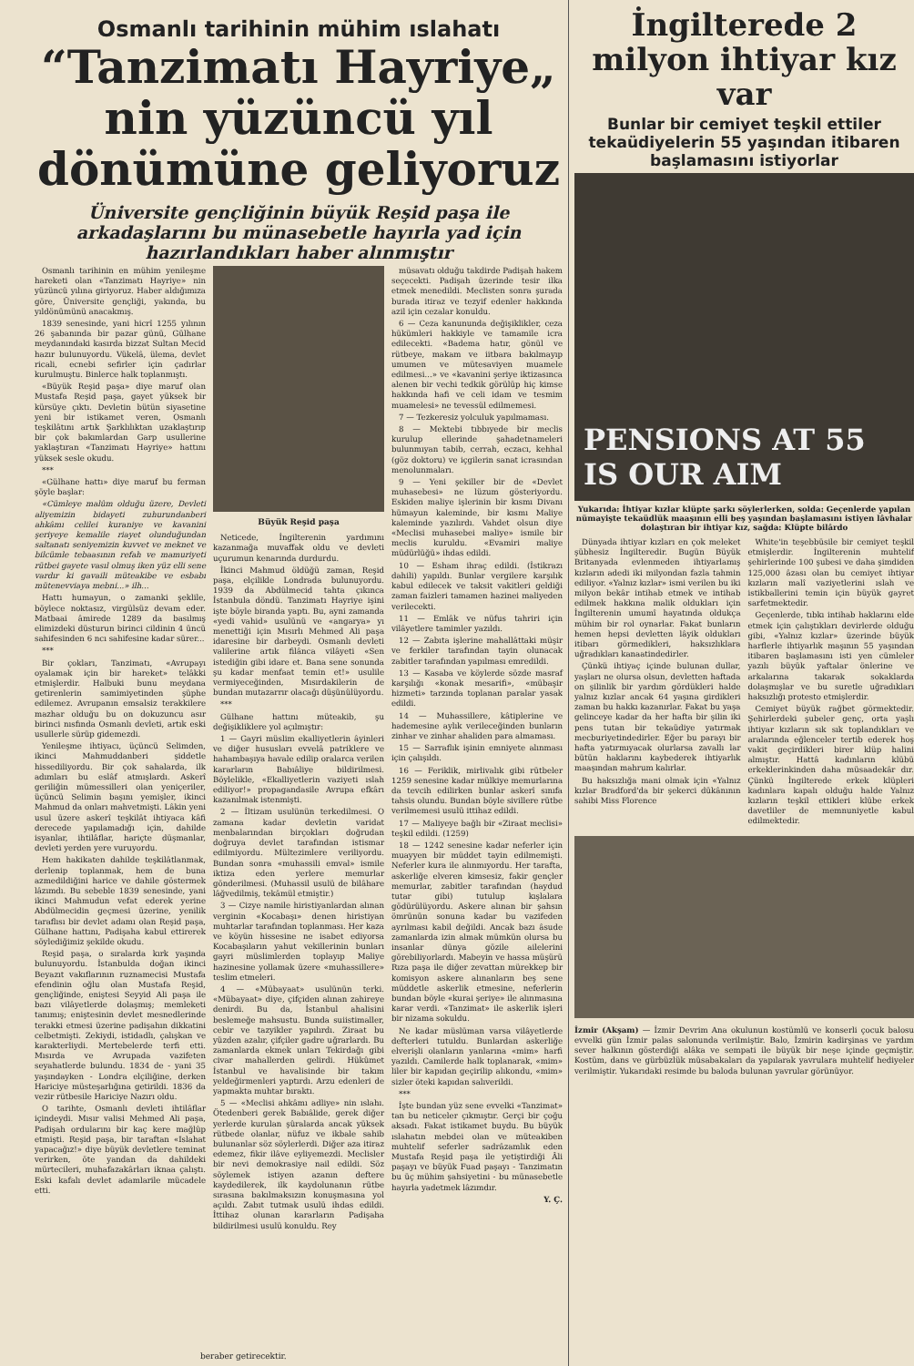Osmanlı tarihinin mühim ıslahatı
“Tanzimatı Hayriye„ nin yüzüncü yıl dönümüne geliyoruz
Üniversite gençliğinin büyük Reşid paşa ile arkadaşlarını bu münasebetle hayırla yad için hazırlandıkları haber alınmıştır
Osmanlı tarihinin en mühim yenileşme hareketi olan «Tanzimatı Hayriye» nin yüzüncü yılına giriyoruz. Haber aldığımıza göre, Üniversite gençliği, yakında, bu yıldönümünü anacakmış.
1839 senesinde, yani hicrî 1255 yılının 26 şabanında bir pazar günü, Gülhane meydanındaki kasırda bizzat Sultan Mecid hazır bulunuyordu. Vükelâ, ülema, devlet ricali, ecnebi sefirler için çadırlar kurulmuştu. Binlerce halk toplanmıştı.
«Büyük Reşid paşa» diye maruf olan Mustafa Reşid paşa, gayet yüksek bir kürsüye çıktı. Devletin bütün siyasetine yeni bir istikamet veren, Osmanlı teşkilâtını artık Şarklılıktan uzaklaştırıp bir çok bakımlardan Garp usullerine yaklaştıran «Tanzimatı Hayriye» hattını yüksek sesle okudu.
***
«Gülhane hattı» diye maruf bu ferman şöyle başlar:
«Cümleye malûm olduğu üzere, Devleti aliyemizin bidayeti zuhurundanberi ahkâmı celilei kuraniye ve kavanini şeriyeye kemalile riayet olunduğundan saltanatı seniyemizin kuvvet ve meknet ve bilcümle tebaasının refah ve mamuriyeti rütbei gayete vasıl olmuş iken yüz elli sene vardır ki gavaili müteakibe ve esbabı mütenevviaya mebni...» ilh...
Hattı humayun, o zamanki şeklile, böylece noktasız, virgülsüz devam eder. Matbaai âmirede 1289 da basılmış elimizdeki düsturun birinci cildinin 4 üncü sahifesinden 6 ncı sahifesine kadar sürer...
***
Bir çokları, Tanzimatı, «Avrupayı oyalamak için bir hareket» telâkki etmişlerdir. Halbuki bunu meydana getirenlerin samimiyetinden şüphe edilemez. Avrupanın emsalsiz terakkilere mazhar olduğu bu on dokuzuncu asır birinci nısfında Osmanlı devleti, artık eski usullerle sürüp gidemezdi.
Yenileşme ihtiyacı, üçüncü Selimden, ikinci Mahmuddanberi şiddetle hissediliyordu. Bir çok sahalarda, ilk adımları bu eslâf atmışlardı. Askerî geriliğin mümessilleri olan yeniçeriler, üçüncü Selimin başını yemişler, ikinci Mahmud da onları mahvetmişti. Lâkin yeni usul üzere askerî teşkilât ihtiyaca kâfi derecede yapılamadığı için, dahilde isyanlar, ihtilâflar, hariçte düşmanlar, devleti yerden yere vuruyordu.
Hem hakikaten dahilde teşkilâtlanmak, derlenip toplanmak, hem de buna azmedildiğini harice ve dahile göstermek lâzımdı. Bu sebeble 1839 senesinde, yani ikinci Mahmudun vefat ederek yerine Abdülmecidin geçmesi üzerine, yenilik taraflısı bir devlet adamı olan Reşid paşa, Gülhane hattını, Padişaha kabul ettirerek söylediğimiz şekilde okudu.
Reşid paşa, o sıralarda kırk yaşında bulunuyordu. İstanbulda doğan ikinci Beyazıt vakıflarının ruznamecisi Mustafa efendinin oğlu olan Mustafa Reşid, gençliğinde, eniştesi Seyyid Ali paşa ile bazı vilâyetlerde dolaşmış; memleketi tanımış; eniştesinin devlet mesnedlerinde terakki etmesi üzerine padişahın dikkatini celbetmişti. Zekiydi, istidadlı, çalışkan ve karakterliydi. Mertebelerde terfi etti. Mısırda ve Avrupada vazifeten seyahatlerde bulundu. 1834 de - yani 35 yaşındayken - Londra elçiliğine, derken Hariciye müsteşarlığına getirildi. 1836 da vezir rütbesile Hariciye Nazırı oldu.
O tarihte, Osmanlı devleti ihtilâflar içindeydi. Mısır valisi Mehmed Ali paşa, Padişah ordularını bir kaç kere mağlûp etmişti. Reşid paşa, bir taraftan «Islahat yapacağız!» diye büyük devletlere teminat verirken, öte yandan da dahildeki mürtecileri, muhafazakârları iknaa çalıştı. Eski kafalı devlet adamlarile mücadele etti.
Büyük Reşid paşa
Neticede, İngilterenin yardımını kazanmağa muvaffak oldu ve devleti uçurumun kenarında durdurdu.
İkinci Mahmud öldüğü zaman, Reşid paşa, elçilikle Londrada bulunuyordu. 1939 da Abdülmecid tahta çıkınca İstanbula döndü. Tanzimatı Hayriye işini işte böyle biranda yaptı. Bu, ayni zamanda «yedi vahid» usulünü ve «angarya» yı menettiği için Mısırlı Mehmed Ali paşa idaresine bir darbeydi. Osmanlı devleti valilerine artık filânca vilâyeti «Sen istediğin gibi idare et. Bana sene sonunda şu kadar menfaat temin et!» usulile vermiyeceğinden, Mısırdakilerin de bundan mutazarrır olacağı düşünülüyordu.
***
Gülhane hattını müteakib, şu değişikliklere yol açılmıştır:
1 — Gayri müslim ekalliyetlerin âyinleri ve diğer hususları evvelâ patriklere ve hahambaşıya havale edilip oralarca verilen kararların Babıâliye bildirilmesi. Böylelikle, «Ekalliyetlerin vaziyeti ıslah ediliyor!» propagandasile Avrupa efkârı kazanılmak istenmişti.
2 — İltizam usulünün terkedilmesi. O zamana kadar devletin varidat menbalarından birçokları doğrudan doğruya devlet tarafından istismar edilmiyordu. Mültezimlere veriliyordu. Bundan sonra «muhassili emval» ismile iktiza eden yerlere memurlar gönderilmesi. (Muhassil usulü de bilâhare lâğvedilmiş, tekâmül etmiştir.)
3 — Cizye namile hiristiyanlardan alınan verginin «Kocabaşı» denen hiristiyan muhtarlar tarafından toplanması. Her kaza ve köyün hissesine ne isabet ediyorsa Kocabaşıların yahut vekillerinin bunları gayri müslimlerden toplayıp Maliye hazinesine yollamak üzere «muhassillere» teslim etmeleri.
4 — «Mübayaat» usulünün terki. «Mübayaat» diye, çifçiden alınan zahireye denirdi. Bu da, İstanbul ahalisini beslemeğe mahsustu. Bunda suiistimaller, cebir ve tazyikler yapılırdı. Ziraat bu yüzden azalır, çifçiler gadre uğrarlardı. Bu zamanlarda ekmek unları Tekirdağı gibi civar mahallerden gelirdi. Hükûmet İstanbul ve havalisinde bir takım yeldeğirmenleri yaptırdı. Arzu edenleri de yapmakta muhtar bıraktı.
5 — «Meclisi ahkâmı adliye» nin ıslahı. Ötedenberi gerek Babıâlide, gerek diğer yerlerde kurulan şûralarda ancak yüksek rütbede olanlar, nüfuz ve ikbale sahib bulunanlar söz söylerlerdi. Diğer aza itiraz edemez, fikir ilâve eyliyemezdi. Meclisler bir nevi demokrasiye nail edildi. Söz söylemek istiyen azanın deftere kaydedilerek, ilk kaydolunanın rütbe sırasına bakılmaksızın konuşmasına yol açıldı. Zabıt tutmak usulü ihdas edildi. İttihaz olunan kararların Padişaha bildirilmesi usulü konuldu. Rey
müsavatı olduğu takdirde Padişah hakem seçecekti. Padişah üzerinde tesir ilka etmek menedildi. Meclisten sonra şurada burada itiraz ve tezyif edenler hakkında azil için cezalar konuldu.
6 — Ceza kanununda değişiklikler, ceza hükümleri hakkiyle ve tamamile icra edilecekti. «Badema hatır, gönül ve rütbeye, makam ve iitbara bakılmayıp umumen ve mütesaviyen muamele edilmesi...» ve «kavanini şeriye iktizasınca alenen bir vechi tedkik görülüp hiç kimse hakkında hafi ve celi idam ve tesmim muamelesi» ne tevessül edilmemesi.
7 — Tezkeresiz yolculuk yapılmaması.
8 — Mektebi tıbbıyede bir meclis kurulup ellerinde şahadetnameleri bulunmıyan tabib, cerrah, eczacı, kehhal (göz doktoru) ve içgilerin sanat icrasından menolunmaları.
9 — Yeni şekiller bir de «Devlet muhasebesi» ne lüzum gösteriyordu. Eskiden maliye işlerinin bir kısmı Divanı hümayun kaleminde, bir kısmı Maliye kaleminde yazılırdı. Vahdet olsun diye «Meclisi muhasebei maliye» ismile bir meclis kuruldu. «Evamiri maliye müdürlüğü» ihdas edildi.
10 — Esham ihraç edildi. (İstikrazı dahili) yapıldı. Bunlar vergilere karşılık kabul edilecek ve taksit vakitleri geldiği zaman faizleri tamamen hazinei maliyeden verilecekti.
11 — Emlâk ve nüfus tahriri için vilâyetlere tamimler yazıldı.
12 — Zabıta işlerine mahallâttaki müşir ve ferkiler tarafından tayin olunacak zabitler tarafından yapılması emredildi.
13 — Kasaba ve köylerde sözde masraf karşılığı «konak mesarifi», «mübaşir hizmeti» tarzında toplanan paralar yasak edildi.
14 — Muhassillere, kâtiplerine ve hademesine aylık verileceğinden bunların zinhar ve zinhar ahaliden para almaması.
15 — Sarraflık işinin emniyete alınması için çalışıldı.
16 — Feriklik, mirlivalık gibi rütbeler 1259 senesine kadar mülkiye memurlarına da tevcih edilirken bunlar askerî sınıfa tahsis olundu. Bundan böyle sivillere rütbe verilmemesi usulü ittihaz edildi.
17 — Maliyeye bağlı bir «Ziraat meclisi» teşkil edildi. (1259)
18 — 1242 senesine kadar neferler için muayyen bir müddet tayin edilmemişti. Neferler kura ile alınmıyordu. Her tarafta, askerliğe elveren kimsesiz, fakir gençler memurlar, zabitler tarafından (haydud tutar gibi) tutulup kışlalara gödürülüyordu. Askere alınan bir şahsın ömrünün sonuna kadar bu vazifeden ayrılması kabil değildi. Ancak bazı âsude zamanlarda izin almak mümkün olursa bu insanlar dünya gözile ailelerini görebiliyorlardı. Mabeyin ve hassa müşürü Rıza paşa ile diğer zevattan mürekkep bir komisyon askere alınanların beş sene müddetle askerlik etmesine, neferlerin bundan böyle «kurai şeriye» ile alınmasına karar verdi. «Tanzimat» ile askerlik işleri bir nizama sokuldu.
Ne kadar müslüman varsa vilâyetlerde defterleri tutuldu. Bunlardan askerliğe elverişli olanların yanlarına «mim» harfi yazıldı. Camilerde halk toplanarak, «mim» liler bir kapıdan geçirilip alıkondu, «mim» sizler öteki kapıdan salıverildi.
***
İşte bundan yüz sene evvelki «Tanzimat» tan bu neticeler çıkmıştır. Gerçi bir çoğu aksadı. Fakat istikamet buydu. Bu büyük ıslahatın mebdei olan ve müteakiben muhtelif seferler sadrâzamlık eden Mustafa Reşid paşa ile yetiştirdiği Âli paşayı ve büyük Fuad paşayı - Tanzimatın bu üç mühim şahsiyetini - bu münasebetle hayırla yadetmek lâzımdır.
Y. Ç.
İngilterede 2 milyon ihtiyar kız var
Bunlar bir cemiyet teşkil ettiler tekaüdiyelerin 55 yaşından itibaren başlamasını istiyorlar
PENSIONS AT 55 IS OUR AIM
Yukarıda: İhtiyar kızlar klüpte şarkı söylerlerken, solda: Geçenlerde yapılan nümayişte tekaüdlük maaşının elli beş yaşından başlamasını istiyen lâvhalar dolaştıran bir ihtiyar kız, sağda: Klüpte bilârdo
Dünyada ihtiyar kızları en çok meleket şübhesiz İngilteredir. Bugün Büyük Britanyada evlenmeden ihtiyarlamış kızların adedi iki milyondan fazla tahmin ediliyor. «Yalnız kızlar» ismi verilen bu iki milyon bekâr intihab etmek ve intihab edilmek hakkına malik oldukları için İngilterenin umumî hayatında oldukça mühim bir rol oynarlar. Fakat bunların hemen hepsi devletten lâyik oldukları itibarı görmedikleri, haksızlıklara uğradıkları kanaatindedirler.
Çünkü ihtiyaç içinde bulunan dullar, yaşları ne olursa olsun, devletten haftada on şilinlik bir yardım gördükleri halde yalnız kızlar ancak 64 yaşına girdikleri zaman bu hakkı kazanırlar. Fakat bu yaşa gelinceye kadar da her hafta bir şilin iki pens tutan bir tekaüdiye yatırmak mecburiyetindedirler. Eğer bu parayı bir hafta yatırmıyacak olurlarsa zavallı lar bütün haklarını kaybederek ihtiyarlık maaşından mahrum kalırlar.
Bu haksızlığa mani olmak için «Yalnız kızlar Bradford'da bir şekerci dükânının sahibi Miss Florence
White'in teşebbüsile bir cemiyet teşkil etmişlerdir. İngilterenin muhtelif şehirlerinde 100 şubesi ve daha şimdiden 125,000 âzası olan bu cemiyet ihtiyar kızların malî vaziyetlerini ıslah ve istikballerini temin için büyük gayret sarfetmektedir.
Geçenlerde, tıbkı intihab haklarını elde etmek için çalıştıkları devirlerde olduğu gibi, «Yalnız kızlar» üzerinde büyük harflerle ihtiyarlık maşının 55 yaşından itibaren başlamasını isti yen cümleler yazılı büyük yaftalar önlerine ve arkalarına takarak sokaklarda dolaşmışlar ve bu suretle uğradıkları haksızlığı protesto etmişlerdir.
Cemiyet büyük rağbet görmektedir. Şehirlerdeki şubeler genç, orta yaşlı ihtiyar kızların sık sık toplandıkları ve aralarında eğlenceler tertib ederek hoş vakit geçirdikleri birer klüp halini almıştır. Hattâ kadınların klübü erkeklerinkinden daha müsaadekâr dır. Çünkü İngilterede erkek klüpleri kadınlara kapalı olduğu halde Yalnız kızların teşkil ettikleri klübe erkek davetliler de memnuniyetle kabul edilmektedir.
İzmir (Akşam) — İzmir Devrim Ana okulunun kostümlü ve konserli çocuk balosu evvelki gün İzmir palas salonunda verilmiştir. Balo, İzmirin kadirşinas ve yardım sever halkının gösterdiği alâka ve sempati ile büyük bir neşe içinde geçmiştir. Kostüm, dans ve gürbüzlük müsabakaları da yapılarak yavrulara muhtelif hediyeler verilmiştir. Yukarıdaki resimde bu baloda bulunan yavrular görünüyor.
beraber getirecektir.